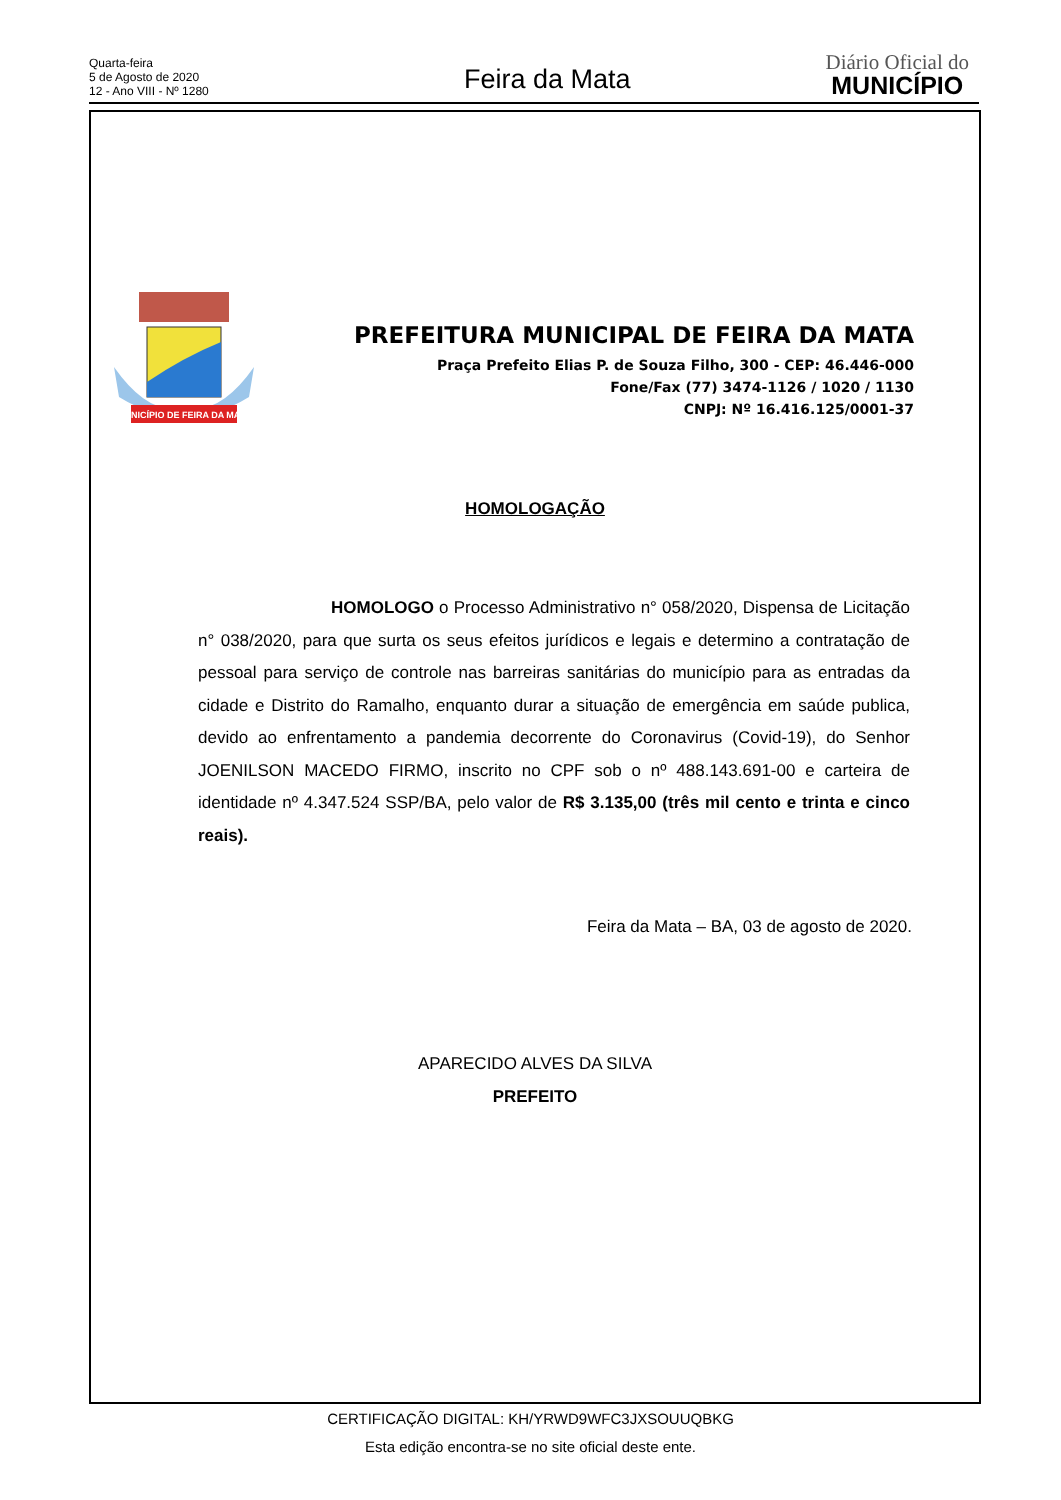Quarta-feira
5 de Agosto de 2020
12 - Ano VIII - Nº 1280
Feira da Mata
Diário Oficial do
MUNICÍPIO
MUNICÍPIO DE FEIRA DA MATA
PREFEITURA MUNICIPAL DE FEIRA DA MATA
Praça Prefeito Elias P. de Souza Filho, 300 - CEP: 46.446-000
Fone/Fax (77) 3474-1126 / 1020 / 1130
CNPJ: Nº 16.416.125/0001-37
HOMOLOGAÇÃO
HOMOLOGO o Processo Administrativo n° 058/2020, Dispensa de Licitação n° 038/2020, para que surta os seus efeitos jurídicos e legais e determino a contratação de pessoal para serviço de controle nas barreiras sanitárias do município para as entradas da cidade e Distrito do Ramalho, enquanto durar a situação de emergência em saúde publica, devido ao enfrentamento a pandemia decorrente do Coronavirus (Covid-19), do Senhor JOENILSON MACEDO FIRMO, inscrito no CPF sob o nº 488.143.691-00 e carteira de identidade nº 4.347.524 SSP/BA, pelo valor de R$ 3.135,00 (três mil cento e trinta e cinco reais).
Feira da Mata – BA, 03 de agosto de 2020.
APARECIDO ALVES DA SILVA
PREFEITO
CERTIFICAÇÃO DIGITAL: KH/YRWD9WFC3JXSOUUQBKG
Esta edição encontra-se no site oficial deste ente.